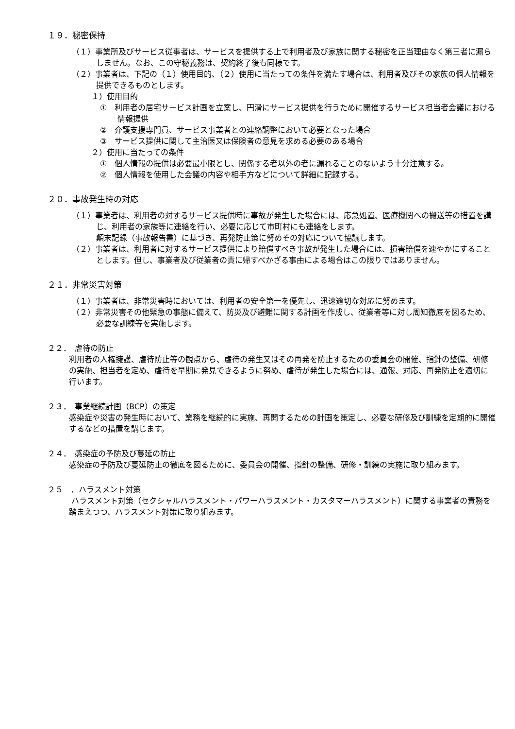１９．秘密保持
（１）事業所及びサービス従事者は、サービスを提供する上で利用者及び家族に関する秘密を正当理由なく第三者に漏らしません。なお、この守秘義務は、契約終了後も同様です。
（２）事業者は、下記の（１）使用目的、（２）使用に当たっての条件を満たす場合は、利用者及びその家族の個人情報を提供できるものとします。
１）使用目的
①　利用者の居宅サービス計画を立案し、円滑にサービス提供を行うために開催するサービス担当者会議における情報提供
②　介護支援専門員、サービス事業者との連絡調整において必要となった場合
③　サービス提供に関して主治医又は保険者の意見を求める必要のある場合
２）使用に当たっての条件
①　個人情報の提供は必要最小限とし、関係する者以外の者に漏れることのないよう十分注意する。
②　個人情報を使用した会議の内容や相手方などについて詳細に記録する。
２０．事故発生時の対応
（１）事業者は、利用者の対するサービス提供時に事故が発生した場合には、応急処置、医療機関への搬送等の措置を講じ、利用者の家族等に連絡を行い、必要に応じて市町村にも連絡をします。
顛末記録（事故報告書）に基づき、再発防止策に努めその対応について協議します。
（２）事業者は、利用者に対するサービス提供により賠償すべき事故が発生した場合には、損害賠償を速やかにすることとします。但し、事業者及び従業者の責に帰すべかざる事由による場合はこの限りではありません。
２１．非常災害対策
（１）事業者は、非常災害時においては、利用者の安全第一を優先し、迅速適切な対応に努めます。
（２）非常災害その他緊急の事態に備えて、防災及び避難に関する計画を作成し、従業者等に対し周知徹底を図るため、必要な訓練等を実施します。
２２．　虐待の防止
利用者の人権擁護、虐待防止等の観点から、虐待の発生又はその再発を防止するための委員会の開催、指針の整備、研修の実施、担当者を定め、虐待を早期に発見できるように努め、虐待が発生した場合には、通報、対応、再発防止を適切に行います。
２３．　事業継続計画（BCP）の策定
感染症や災害の発生時において、業務を継続的に実施、再開するための計画を策定し、必要な研修及び訓練を定期的に開催するなどの措置を講じます。
２４．　感染症の予防及び蔓延の防止
感染症の予防及び蔓延防止の徹底を図るために、委員会の開催、指針の整備、研修・訓練の実施に取り組みます。
２５　．ハラスメント対策
ハラスメント対策（セクシャルハラスメント・パワーハラスメント・カスタマーハラスメント）に関する事業者の責務を踏まえつつ、ハラスメント対策に取り組みます。